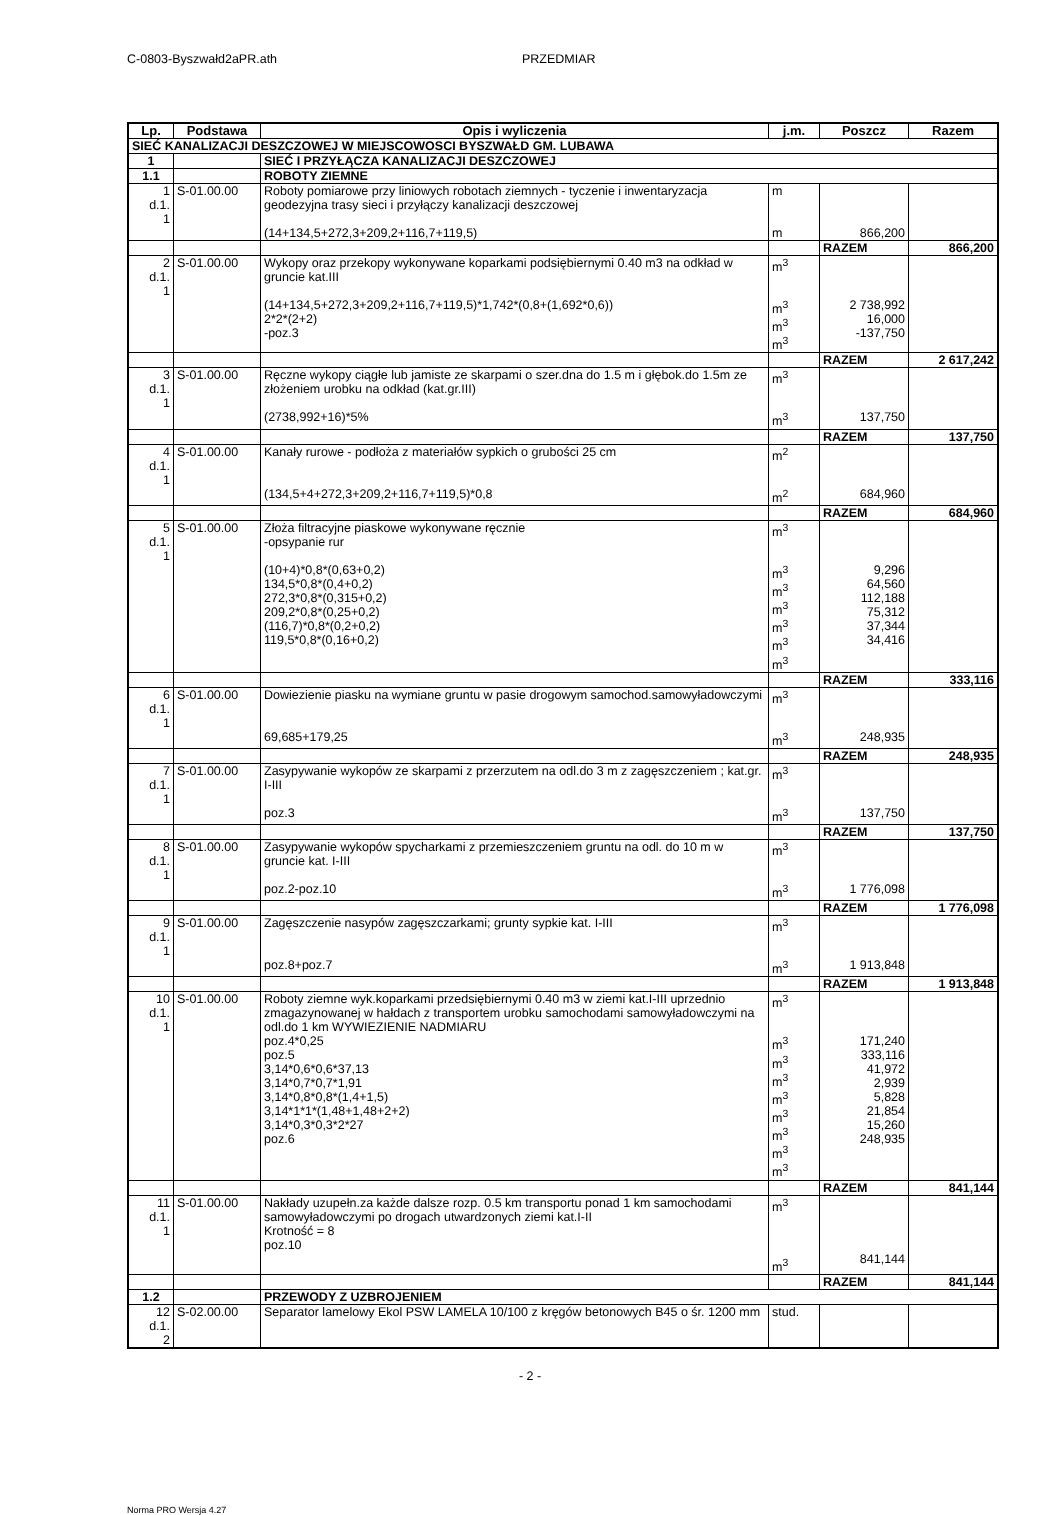C-0803-Byszwałd2aPR.ath PRZEDMIAR
| Lp. | Podstawa | Opis i wyliczenia | j.m. | Poszcz | Razem |
| --- | --- | --- | --- | --- | --- |
| SIEĆ KANALIZACJI DESZCZOWEJ W MIEJSCOWOSCI BYSZWAŁD GM. LUBAWA | | | | | |
| 1 | | SIEĆ I PRZYŁĄCZA KANALIZACJI DESZCZOWEJ | | | |
| 1.1 | | ROBOTY ZIEMNE | | | |
| 1 d.1. 1 | S-01.00.00 | Roboty pomiarowe przy liniowych robotach ziemnych - tyczenie i inwentaryzacja geodezyjna trasy sieci i przyłączy kanalizacji deszczowej | m | | |
| | | (14+134,5+272,3+209,2+116,7+119,5) | m | 866,200 | |
| | | | | RAZEM | 866,200 |
| 2 d.1. 1 | S-01.00.00 | Wykopy oraz przekopy wykonywane koparkami podsiębiernymi 0.40 m3 na odkład w gruncie kat.III | m<sup>3</sup> | | |
| | | (14+134,5+272,3+209,2+116,7+119,5)*1,742*(0,8+(1,692*0,6)) 2*2*(2+2) -poz.3 | m<sup>3</sup> m<sup>3</sup> m<sup>3</sup> | 2 738,992 16,000 -137,750 | |
| | | | | RAZEM | 2 617,242 |
| 3 d.1. 1 | S-01.00.00 | Ręczne wykopy ciągłe lub jamiste ze skarpami o szer.dna do 1.5 m i głębok.do 1.5m ze złożeniem urobku na odkład (kat.gr.III) | m<sup>3</sup> | | |
| | | (2738,992+16)*5% | m<sup>3</sup> | 137,750 | |
| | | | | RAZEM | 137,750 |
| 4 d.1. 1 | S-01.00.00 | Kanały rurowe - podłoża z materiałów sypkich o grubości 25 cm | m<sup>2</sup> | | |
| | | (134,5+4+272,3+209,2+116,7+119,5)*0,8 | m<sup>2</sup> | 684,960 | |
| | | | | RAZEM | 684,960 |
| 5 d.1. 1 | S-01.00.00 | Złoża filtracyjne piaskowe wykonywane ręcznie -opsypanie rur | m<sup>3</sup> | | |
| | | (10+4)*0,8*(0,63+0,2) 134,5*0,8*(0,4+0,2) 272,3*0,8*(0,315+0,2) 209,2*0,8*(0,25+0,2) (116,7)*0,8*(0,2+0,2) 119,5*0,8*(0,16+0,2) | m<sup>3</sup> m<sup>3</sup> m<sup>3</sup> m<sup>3</sup> m<sup>3</sup> m<sup>3</sup> | 9,296 64,560 112,188 75,312 37,344 34,416 | |
| | | | | RAZEM | 333,116 |
| 6 d.1. 1 | S-01.00.00 | Dowiezienie piasku na wymiane gruntu w pasie drogowym samochod.samowyładowczymi | m<sup>3</sup> | | |
| | | 69,685+179,25 | m<sup>3</sup> | 248,935 | |
| | | | | RAZEM | 248,935 |
| 7 d.1. 1 | S-01.00.00 | Zasypywanie wykopów ze skarpami z przerzutem na odl.do 3 m z zagęszczeniem ; kat.gr. I-III | m<sup>3</sup> | | |
| | | poz.3 | m<sup>3</sup> | 137,750 | |
| | | | | RAZEM | 137,750 |
| 8 d.1. 1 | S-01.00.00 | Zasypywanie wykopów spycharkami z przemieszczeniem gruntu na odl. do 10 m w gruncie kat. I-III | m<sup>3</sup> | | |
| | | poz.2-poz.10 | m<sup>3</sup> | 1 776,098 | |
| | | | | RAZEM | 1 776,098 |
| 9 d.1. 1 | S-01.00.00 | Zagęszczenie nasypów zagęszczarkami; grunty sypkie kat. I-III | m<sup>3</sup> | | |
| | | poz.8+poz.7 | m<sup>3</sup> | 1 913,848 | |
| | | | | RAZEM | 1 913,848 |
| 10 d.1. 1 | S-01.00.00 | Roboty ziemne wyk.koparkami przedsiębiernymi 0.40 m3 w ziemi kat.I-III uprzednio zmagazynowanej w hałdach z transportem urobku samochodami samowyładowczymi na odl.do 1 km WYWIEZIENIE NADMIARU | m<sup>3</sup> | | |
| | | poz.4*0,25 poz.5 3,14*0,6*0,6*37,13 3,14*0,7*0,7*1,91 3,14*0,8*0,8*(1,4+1,5) 3,14*1*1*(1,48+1,48+2+2) 3,14*0,3*0,3*2*27 poz.6 | m<sup>3</sup> m<sup>3</sup> m<sup>3</sup> m<sup>3</sup> m<sup>3</sup> m<sup>3</sup> m<sup>3</sup> m<sup>3</sup> | 171,240 333,116 41,972 2,939 5,828 21,854 15,260 248,935 | |
| | | | | RAZEM | 841,144 |
| 11 d.1. 1 | S-01.00.00 | Nakłady uzupełn.za każde dalsze rozp. 0.5 km transportu ponad 1 km samochodami samowyładowczymi po drogach utwardzonych ziemi kat.I-II Krotność = 8 poz.10 | m<sup>3</sup> m<sup>3</sup> | 841,144 | |
| | | | | RAZEM | 841,144 |
| 1.2 | | PRZEWODY Z UZBROJENIEM | | | |
| 12 d.1. 2 | S-02.00.00 | Separator lamelowy Ekol PSW LAMELA 10/100 z kręgów betonowych B45 o śr. 1200 mm | stud. | | |
- 2 -
Norma PRO Wersja 4.27